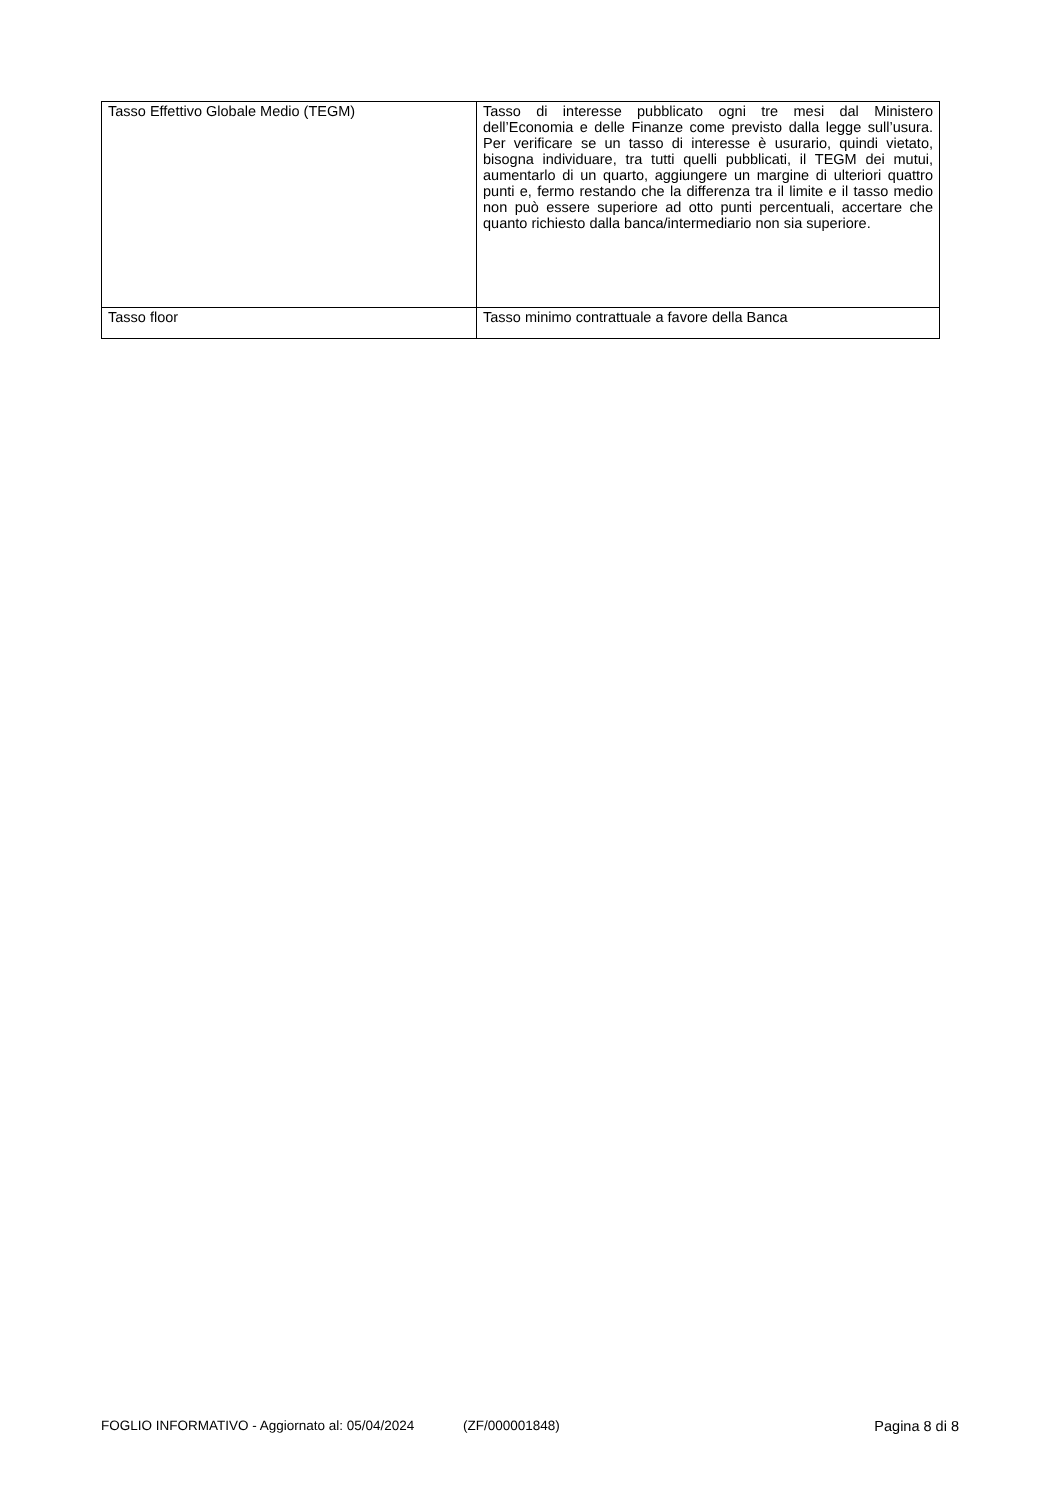| Tasso Effettivo Globale Medio (TEGM) | Tasso di interesse pubblicato ogni tre mesi dal Ministero dell’Economia e delle Finanze come previsto dalla legge sull’usura. Per verificare se un tasso di interesse è usurario, quindi vietato, bisogna individuare, tra tutti quelli pubblicati, il TEGM dei mutui, aumentarlo di un quarto, aggiungere un margine di ulteriori quattro punti e, fermo restando che la differenza tra il limite e il tasso medio non può essere superiore ad otto punti percentuali, accertare che quanto richiesto dalla banca/intermediario non sia superiore. |
| Tasso floor | Tasso minimo contrattuale a favore della Banca |
FOGLIO INFORMATIVO - Aggiornato al: 05/04/2024 (ZF/000001848) Pagina 8 di 8